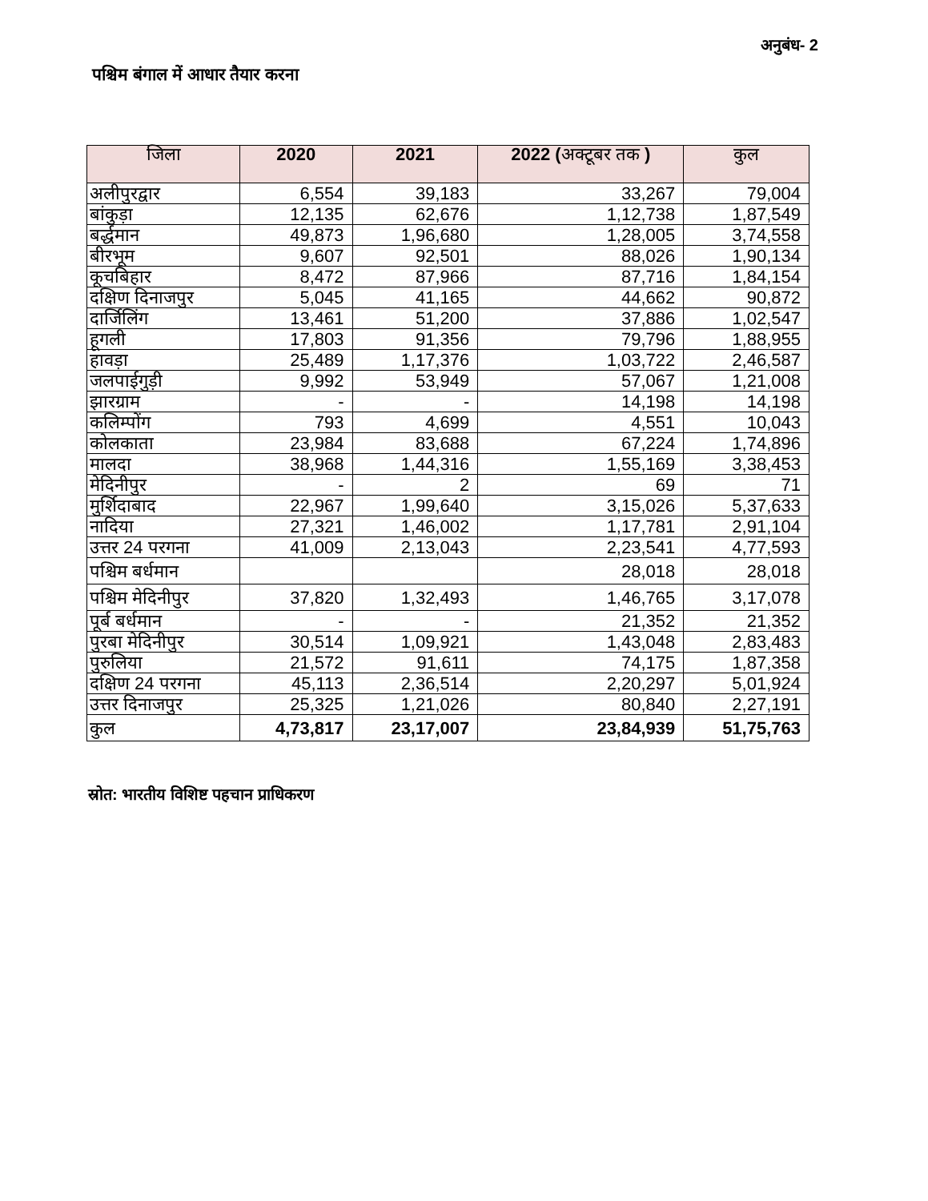अनुबंध- 2
पश्चिम बंगाल में आधार तैयार करना
| जिला | 2020 | 2021 | 2022 ( अक्टूबर तक ) | कुल |
| --- | --- | --- | --- | --- |
| अलीपुरद्वार | 6,554 | 39,183 | 33,267 | 79,004 |
| बांकुड़ा | 12,135 | 62,676 | 1,12,738 | 1,87,549 |
| बर्द्धमान | 49,873 | 1,96,680 | 1,28,005 | 3,74,558 |
| बीरभूम | 9,607 | 92,501 | 88,026 | 1,90,134 |
| कूचबिहार | 8,472 | 87,966 | 87,716 | 1,84,154 |
| दक्षिण दिनाजपुर | 5,045 | 41,165 | 44,662 | 90,872 |
| दार्जिलिंग | 13,461 | 51,200 | 37,886 | 1,02,547 |
| हूगली | 17,803 | 91,356 | 79,796 | 1,88,955 |
| हावड़ा | 25,489 | 1,17,376 | 1,03,722 | 2,46,587 |
| जलपाईगुड़ी | 9,992 | 53,949 | 57,067 | 1,21,008 |
| झारग्राम | - | - | 14,198 | 14,198 |
| कलिम्पोंग | 793 | 4,699 | 4,551 | 10,043 |
| कोलकाता | 23,984 | 83,688 | 67,224 | 1,74,896 |
| मालदा | 38,968 | 1,44,316 | 1,55,169 | 3,38,453 |
| मेदिनीपुर | - | 2 | 69 | 71 |
| मुर्शिदाबाद | 22,967 | 1,99,640 | 3,15,026 | 5,37,633 |
| नादिया | 27,321 | 1,46,002 | 1,17,781 | 2,91,104 |
| उत्तर 24 परगना | 41,009 | 2,13,043 | 2,23,541 | 4,77,593 |
| पश्चिम बर्धमान | | | 28,018 | 28,018 |
| पश्चिम मेदिनीपुर | 37,820 | 1,32,493 | 1,46,765 | 3,17,078 |
| पूर्ब बर्धमान | - | - | 21,352 | 21,352 |
| पुरबा मेदिनीपुर | 30,514 | 1,09,921 | 1,43,048 | 2,83,483 |
| पुरुलिया | 21,572 | 91,611 | 74,175 | 1,87,358 |
| दक्षिण 24 परगना | 45,113 | 2,36,514 | 2,20,297 | 5,01,924 |
| उत्तर दिनाजपुर | 25,325 | 1,21,026 | 80,840 | 2,27,191 |
| कुल | 4,73,817 | 23,17,007 | 23,84,939 | 51,75,763 |
स्रोत: भारतीय विशिष्ट पहचान प्राधिकरण